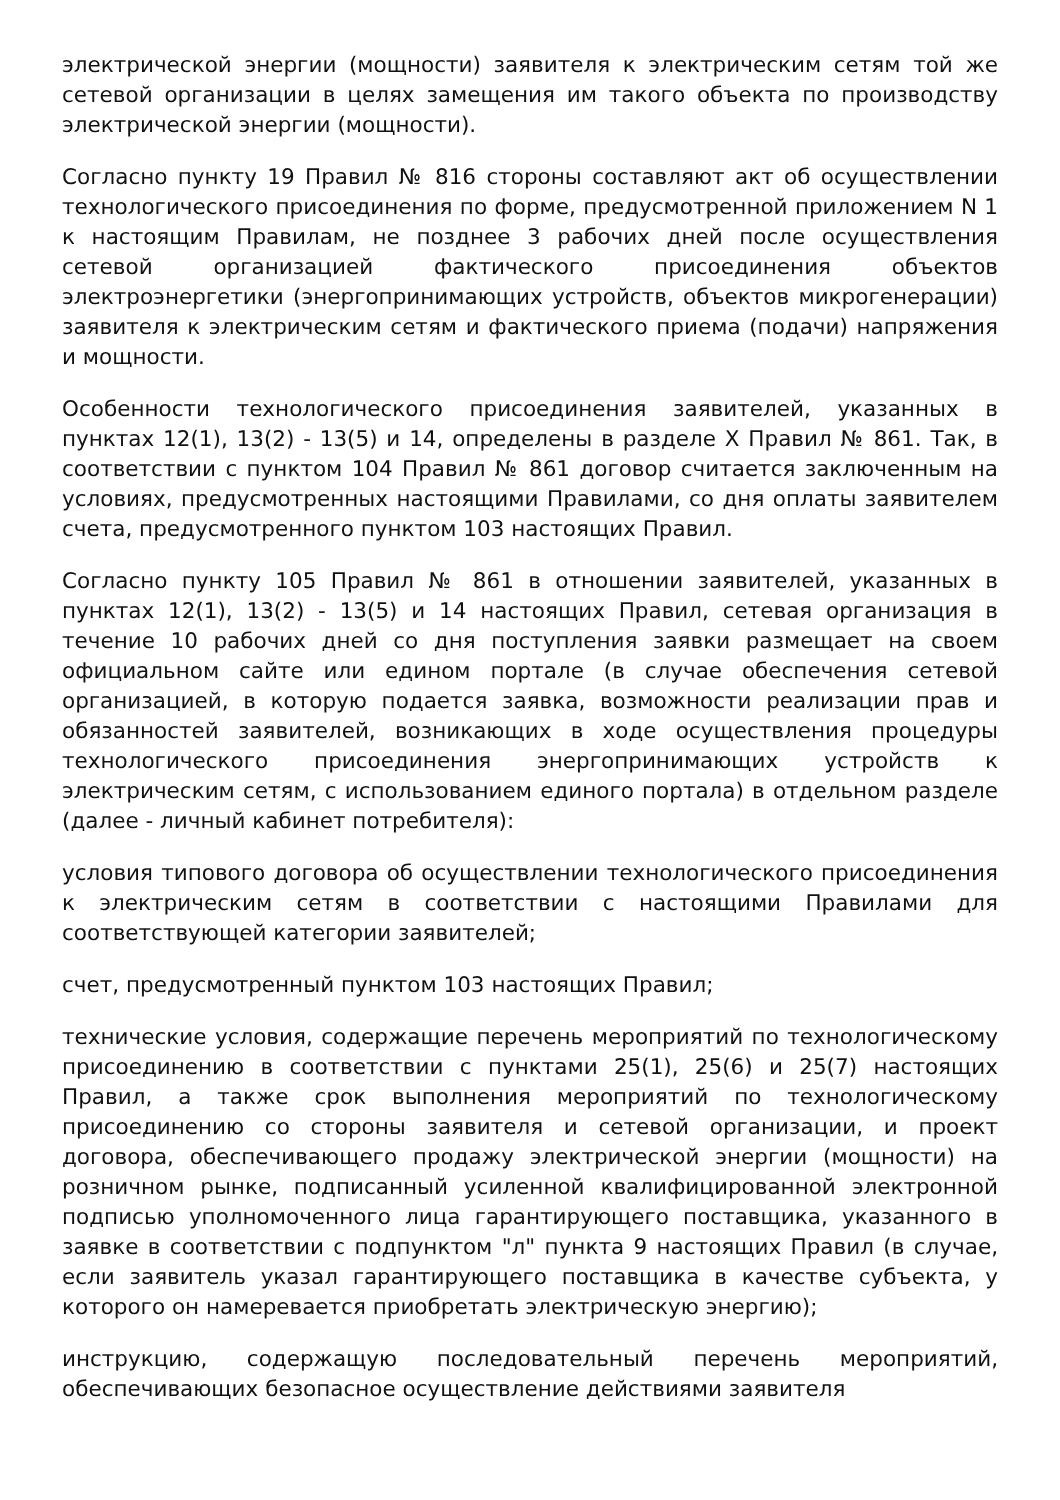электрической энергии (мощности) заявителя к электрическим сетям той же сетевой организации в целях замещения им такого объекта по производству электрической энергии (мощности).
Согласно пункту 19 Правил № 816 стороны составляют акт об осуществлении технологического присоединения по форме, предусмотренной приложением N 1 к настоящим Правилам, не позднее 3 рабочих дней после осуществления сетевой организацией фактического присоединения объектов электроэнергетики (энергопринимающих устройств, объектов микрогенерации) заявителя к электрическим сетям и фактического приема (подачи) напряжения и мощности.
Особенности технологического присоединения заявителей, указанных в пунктах 12(1), 13(2) - 13(5) и 14, определены в разделе X Правил № 861. Так, в соответствии с пунктом 104 Правил № 861 договор считается заключенным на условиях, предусмотренных настоящими Правилами, со дня оплаты заявителем счета, предусмотренного пунктом 103 настоящих Правил.
Согласно пункту 105 Правил № 861 в отношении заявителей, указанных в пунктах 12(1), 13(2) - 13(5) и 14 настоящих Правил, сетевая организация в течение 10 рабочих дней со дня поступления заявки размещает на своем официальном сайте или едином портале (в случае обеспечения сетевой организацией, в которую подается заявка, возможности реализации прав и обязанностей заявителей, возникающих в ходе осуществления процедуры технологического присоединения энергопринимающих устройств к электрическим сетям, с использованием единого портала) в отдельном разделе (далее - личный кабинет потребителя):
условия типового договора об осуществлении технологического присоединения к электрическим сетям в соответствии с настоящими Правилами для соответствующей категории заявителей;
счет, предусмотренный пунктом 103 настоящих Правил;
технические условия, содержащие перечень мероприятий по технологическому присоединению в соответствии с пунктами 25(1), 25(6) и 25(7) настоящих Правил, а также срок выполнения мероприятий по технологическому присоединению со стороны заявителя и сетевой организации, и проект договора, обеспечивающего продажу электрической энергии (мощности) на розничном рынке, подписанный усиленной квалифицированной электронной подписью уполномоченного лица гарантирующего поставщика, указанного в заявке в соответствии с подпунктом "л" пункта 9 настоящих Правил (в случае, если заявитель указал гарантирующего поставщика в качестве субъекта, у которого он намеревается приобретать электрическую энергию);
инструкцию, содержащую последовательный перечень мероприятий, обеспечивающих безопасное осуществление действиями заявителя